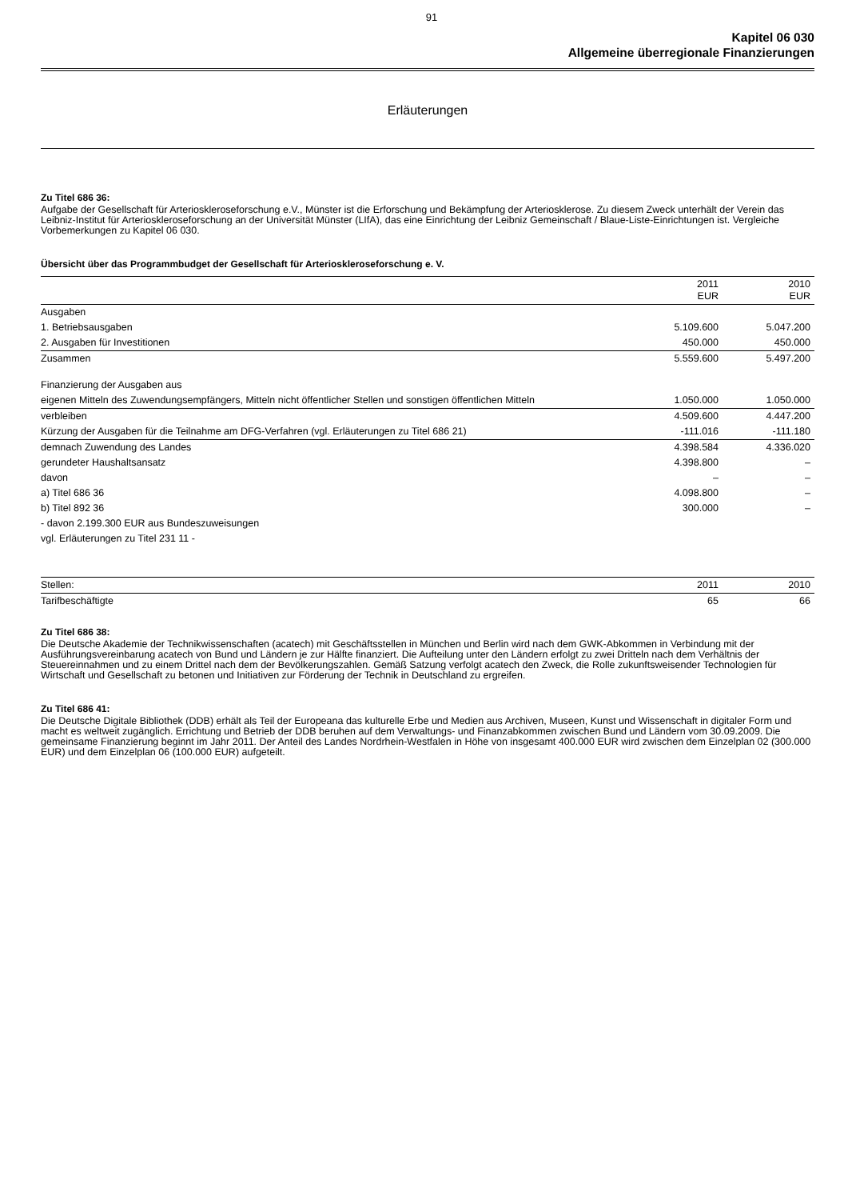91
Kapitel 06 030
Allgemeine überregionale Finanzierungen
Erläuterungen
Zu Titel 686 36:
Aufgabe der Gesellschaft für Arterioskleroseforschung e.V., Münster ist die Erforschung und Bekämpfung der Arteriosklerose. Zu diesem Zweck unterhält der Verein das Leibniz-Institut für Arterioskleroseforschung an der Universität Münster (LIfA), das eine Einrichtung der Leibniz Gemeinschaft / Blaue-Liste-Einrichtungen ist. Vergleiche Vorbemerkungen zu Kapitel 06 030.
Übersicht über das Programmbudget der Gesellschaft für Arterioskleroseforschung e. V.
| | 2011 EUR | 2010 EUR |
| --- | --- | --- |
| Ausgaben | | |
| 1. Betriebsausgaben | 5.109.600 | 5.047.200 |
| 2. Ausgaben für Investitionen | 450.000 | 450.000 |
| Zusammen | 5.559.600 | 5.497.200 |
| Finanzierung der Ausgaben aus | | |
| eigenen Mitteln des Zuwendungsempfängers, Mitteln nicht öffentlicher Stellen und sonstigen öffentlichen Mitteln | 1.050.000 | 1.050.000 |
| verbleiben | 4.509.600 | 4.447.200 |
| Kürzung der Ausgaben für die Teilnahme am DFG-Verfahren (vgl. Erläuterungen zu Titel 686 21) | -111.016 | -111.180 |
| demnach Zuwendung des Landes | 4.398.584 | 4.336.020 |
| gerundeter Haushaltsansatz | 4.398.800 | – |
| davon | – | – |
| a) Titel 686 36 | 4.098.800 | – |
| b) Titel 892 36 | 300.000 | – |
| - davon 2.199.300 EUR aus Bundeszuweisungen | | |
| vgl. Erläuterungen zu Titel 231 11 - | | |
| Stellen: | 2011 | 2010 |
| --- | --- | --- |
| Tarifbeschäftigte | 65 | 66 |
Zu Titel 686 38:
Die Deutsche Akademie der Technikwissenschaften (acatech) mit Geschäftsstellen in München und Berlin wird nach dem GWK-Abkommen in Verbindung mit der Ausführungsvereinbarung acatech von Bund und Ländern je zur Hälfte finanziert. Die Aufteilung unter den Ländern erfolgt zu zwei Dritteln nach dem Verhältnis der Steuereinnahmen und zu einem Drittel nach dem der Bevölkerungszahlen. Gemäß Satzung verfolgt acatech den Zweck, die Rolle zukunftsweisender Technologien für Wirtschaft und Gesellschaft zu betonen und Initiativen zur Förderung der Technik in Deutschland zu ergreifen.
Zu Titel 686 41:
Die Deutsche Digitale Bibliothek (DDB) erhält als Teil der Europeana das kulturelle Erbe und Medien aus Archiven, Museen, Kunst und Wissenschaft in digitaler Form und macht es weltweit zugänglich. Errichtung und Betrieb der DDB beruhen auf dem Verwaltungs- und Finanzabkommen zwischen Bund und Ländern vom 30.09.2009. Die gemeinsame Finanzierung beginnt im Jahr 2011. Der Anteil des Landes Nordrhein-Westfalen in Höhe von insgesamt 400.000 EUR wird zwischen dem Einzelplan 02 (300.000 EUR) und dem Einzelplan 06 (100.000 EUR) aufgeteilt.